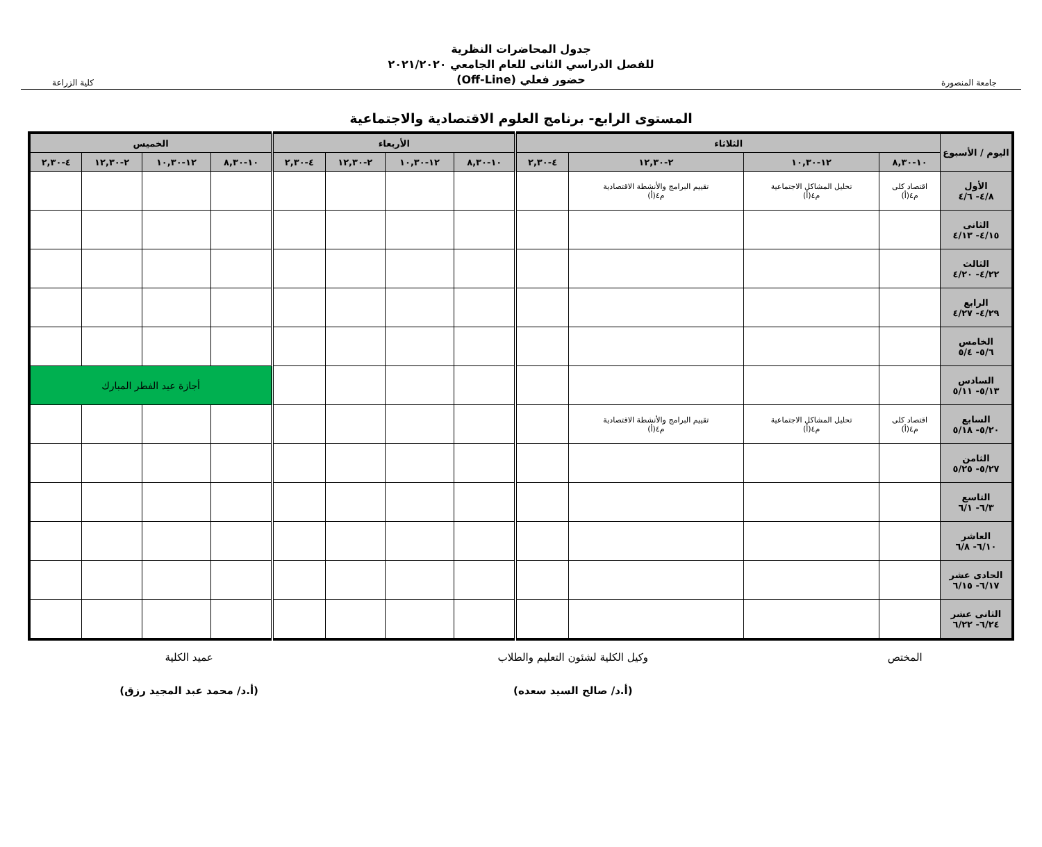جامعة المنصورة
جدول المحاضرات النظرية
للفصل الدراسي الثانى للعام الجامعي ٢٠٢١/٢٠٢٠
حضور فعلي (Off-Line)
كلية الزراعة
المستوى الرابع- برنامج العلوم الاقتصادية والاجتماعية
| اليوم / الأسبوع | الثلاثاء | | | | الأربعاء | | | | الخميس | | | |
| --- | --- | --- | --- | --- | --- | --- | --- | --- | --- | --- | --- | --- |
| | ١٠-٨,٣٠ | ١٢-١٠,٣٠ | ٢-١٢,٣٠ | ٤-٢,٣٠ | ١٠-٨,٣٠ | ١٢-١٠,٣٠ | ٢-١٢,٣٠ | ٤-٢,٣٠ | ١٠-٨,٣٠ | ١٢-١٠,٣٠ | ٢-١٢,٣٠ | ٤-٢,٣٠ |
| الأول ٤/٨- ٤/٦ | اقتصاد كلى م٤(أ) | تحليل المشاكل الاجتماعية م٤(أ) | تقييم البرامج والأنشطة الاقتصادية م٤(أ) | | | | | | | | | |
| الثانى ٤/١٥- ٤/١٣ | | | | | | | | | | | | |
| الثالث ٤/٢٢- ٤/٢٠ | | | | | | | | | | | | |
| الرابع ٤/٢٩- ٤/٢٧ | | | | | | | | | | | | |
| الخامس ٥/٦- ٥/٤ | | | | | | | | | | | | |
| السادس ٥/١٣- ٥/١١ | | | | | | | | | أجازة عيد الفطر المبارك | | | |
| السابع ٥/٢٠- ٥/١٨ | اقتصاد كلى م٤(أ) | تحليل المشاكل الاجتماعية م٤(أ) | تقييم البرامج والأنشطة الاقتصادية م٤(أ) | | | | | | | | | |
| الثامن ٥/٢٧- ٥/٢٥ | | | | | | | | | | | | |
| التاسع ٦/٣- ٦/١ | | | | | | | | | | | | |
| العاشر ٦/١٠- ٦/٨ | | | | | | | | | | | | |
| الحادى عشر ٦/١٧- ٦/١٥ | | | | | | | | | | | | |
| الثانى عشر ٦/٢٤- ٦/٢٢ | | | | | | | | | | | | |
المختص وكيل الكلية لشئون التعليم والطلاب
(أ.د/ صالح السيد سعده)
عميد الكلية
(أ.د/ محمد عبد المجيد رزق)